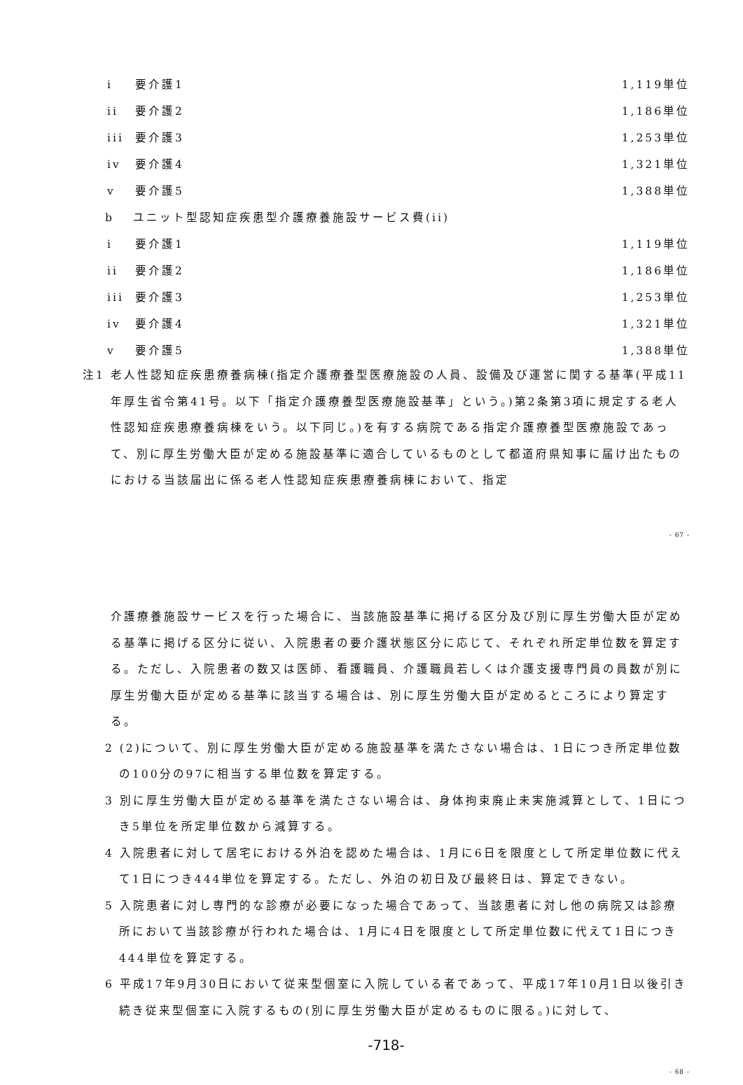i 要介護1 1,119単位
ii 要介護2 1,186単位
iii 要介護3 1,253単位
iv 要介護4 1,321単位
v 要介護5 1,388単位
b ユニット型認知症疾患型介護療養施設サービス費(ii)
i 要介護1 1,119単位
ii 要介護2 1,186単位
iii 要介護3 1,253単位
iv 要介護4 1,321単位
v 要介護5 1,388単位
注1 老人性認知症疾患療養病棟(指定介護療養型医療施設の人員、設備及び運営に関する基準(平成11年厚生省令第41号。以下「指定介護療養型医療施設基準」という。)第2条第3項に規定する老人性認知症疾患療養病棟をいう。以下同じ。)を有する病院である指定介護療養型医療施設であって、別に厚生労働大臣が定める施設基準に適合しているものとして都道府県知事に届け出たものにおける当該届出に係る老人性認知症疾患療養病棟において、指定
- 67 -
介護療養施設サービスを行った場合に、当該施設基準に掲げる区分及び別に厚生労働大臣が定める基準に掲げる区分に従い、入院患者の要介護状態区分に応じて、それぞれ所定単位数を算定する。ただし、入院患者の数又は医師、看護職員、介護職員若しくは介護支援専門員の員数が別に厚生労働大臣が定める基準に該当する場合は、別に厚生労働大臣が定めるところにより算定する。
2 (2)について、別に厚生労働大臣が定める施設基準を満たさない場合は、1日につき所定単位数の100分の97に相当する単位数を算定する。
3 別に厚生労働大臣が定める基準を満たさない場合は、身体拘束廃止未実施減算として、1日につき5単位を所定単位数から減算する。
4 入院患者に対して居宅における外泊を認めた場合は、1月に6日を限度として所定単位数に代えて1日につき444単位を算定する。ただし、外泊の初日及び最終日は、算定できない。
5 入院患者に対し専門的な診療が必要になった場合であって、当該患者に対し他の病院又は診療所において当該診療が行われた場合は、1月に4日を限度として所定単位数に代えて1日につき444単位を算定する。
6 平成17年9月30日において従来型個室に入院している者であって、平成17年10月1日以後引き続き従来型個室に入院するもの(別に厚生労働大臣が定めるものに限る。)に対して、
-718-
- 68 -